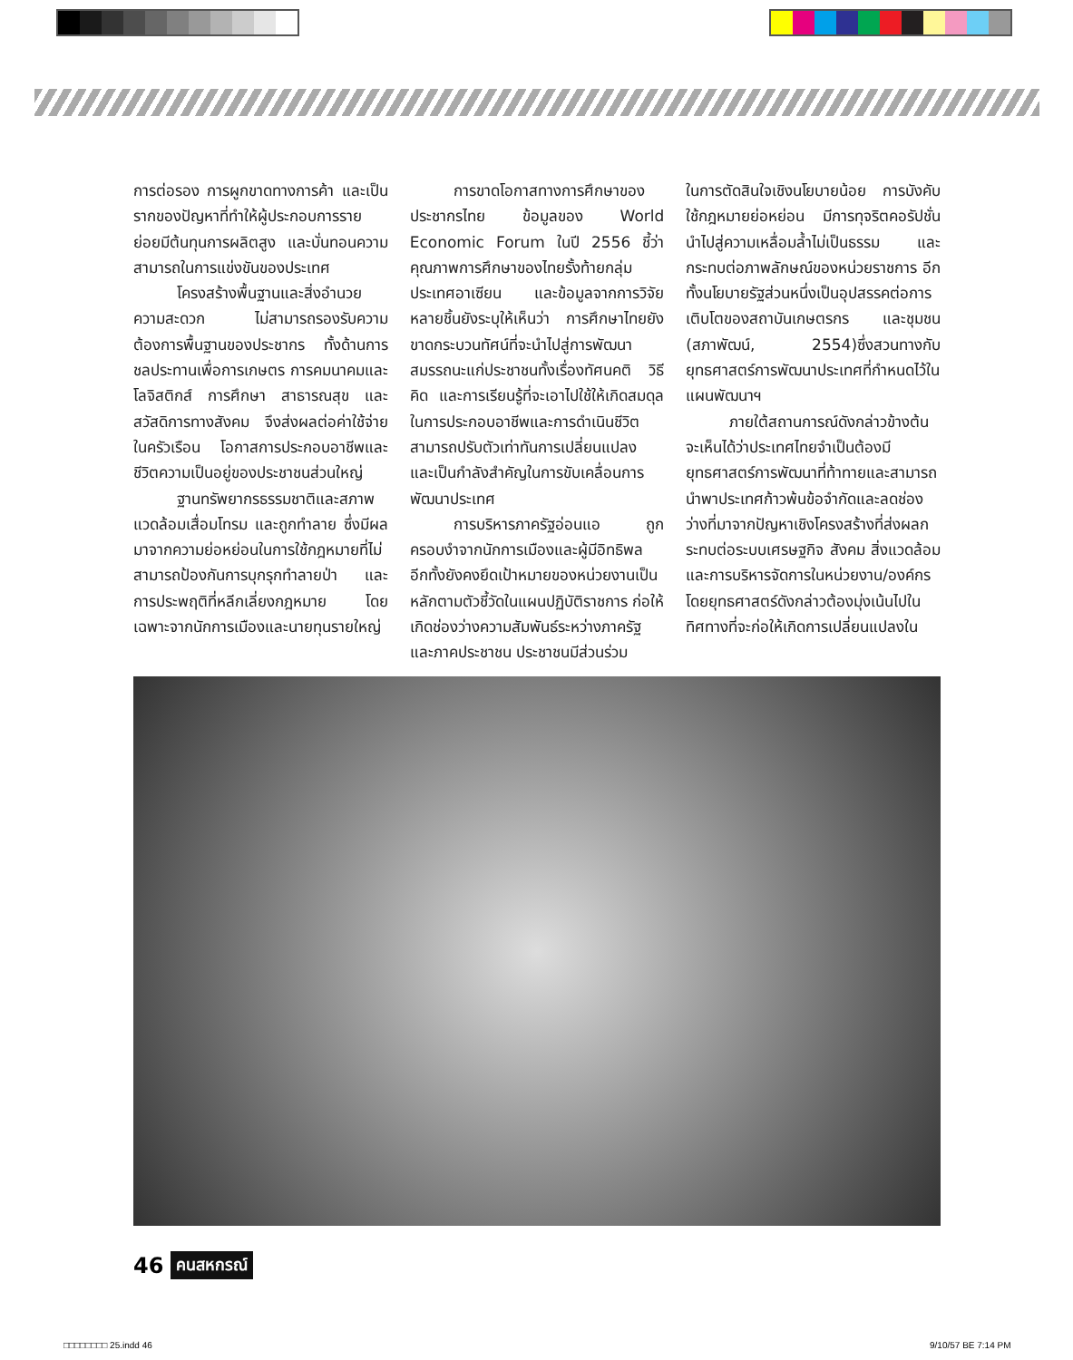การต่อรอง การผูกขาดทางการค้า และเป็นรากของปัญหาที่ทำให้ผู้ประกอบการรายย่อยมีต้นทุนการผลิตสูง และบั่นทอนความสามารถในการแข่งขันของประเทศ
โครงสร้างพื้นฐานและสิ่งอำนวยความสะดวก ไม่สามารถรองรับความต้องการพื้นฐานของประชากร ทั้งด้านการชลประทานเพื่อการเกษตร การคมนาคมและโลจิสติกส์ การศึกษา สาธารณสุข และสวัสดิการทางสังคม จึงส่งผลต่อค่าใช้จ่ายในครัวเรือน โอกาสการประกอบอาชีพและชีวิตความเป็นอยู่ของประชาชนส่วนใหญ่
ฐานทรัพยากรธรรมชาติและสภาพแวดล้อมเสื่อมโทรม และถูกทำลาย ซึ่งมีผลมาจากความย่อหย่อนในการใช้กฎหมายที่ไม่สามารถป้องกันการบุกรุกทำลายป่า และการประพฤติที่หลีกเลี่ยงกฎหมาย โดยเฉพาะจากนักการเมืองและนายทุนรายใหญ่
การขาดโอกาสทางการศึกษาของประชากรไทย ข้อมูลของ World Economic Forum ในปี 2556 ชี้ว่าคุณภาพการศึกษาของไทยรั้งท้ายกลุ่มประเทศอาเซียน และข้อมูลจากการวิจัยหลายชิ้นยังระบุให้เห็นว่า การศึกษาไทยยังขาดกระบวนทัศน์ที่จะนำไปสู่การพัฒนาสมรรถนะแก่ประชาชนทั้งเรื่องทัศนคติ วิธีคิด และการเรียนรู้ที่จะเอาไปใช้ให้เกิดสมดุลในการประกอบอาชีพและการดำเนินชีวิต สามารถปรับตัวเท่าทันการเปลี่ยนแปลง และเป็นกำลังสำคัญในการขับเคลื่อนการพัฒนาประเทศ
การบริหารภาครัฐอ่อนแอ ถูกครอบงำจากนักการเมืองและผู้มีอิทธิพล อีกทั้งยังคงยึดเป้าหมายของหน่วยงานเป็นหลักตามตัวชี้วัดในแผนปฏิบัติราชการ ก่อให้เกิดช่องว่างความสัมพันธ์ระหว่างภาครัฐและภาคประชาชน ประชาชนมีส่วนร่วม
ในการตัดสินใจเชิงนโยบายน้อย การบังคับใช้กฎหมายย่อหย่อน มีการทุจริตคอรัปชั่น นำไปสู่ความเหลื่อมล้ำไม่เป็นธรรม และกระทบต่อภาพลักษณ์ของหน่วยราชการ อีกทั้งนโยบายรัฐส่วนหนึ่งเป็นอุปสรรคต่อการเติบโตของสถาบันเกษตรกร และชุมชน (สภาพัฒน์, 2554)ซึ่งสวนทางกับยุทธศาสตร์การพัฒนาประเทศที่กำหนดไว้ในแผนพัฒนาฯ
ภายใต้สถานการณ์ดังกล่าวข้างต้น จะเห็นได้ว่าประเทศไทยจำเป็นต้องมียุทธศาสตร์การพัฒนาที่ท้าทายและสามารถนำพาประเทศก้าวพ้นข้อจำกัดและลดช่องว่างที่มาจากปัญหาเชิงโครงสร้างที่ส่งผลกระทบต่อระบบเศรษฐกิจ สังคม สิ่งแวดล้อม และการบริหารจัดการในหน่วยงาน/องค์กร โดยยุทธศาสตร์ดังกล่าวต้องมุ่งเน้นไปในทิศทางที่จะก่อให้เกิดการเปลี่ยนแปลงใน
46 คนสหกรณ์
□□□□□□□□ 25.indd 46 9/10/57 BE 7:14 PM